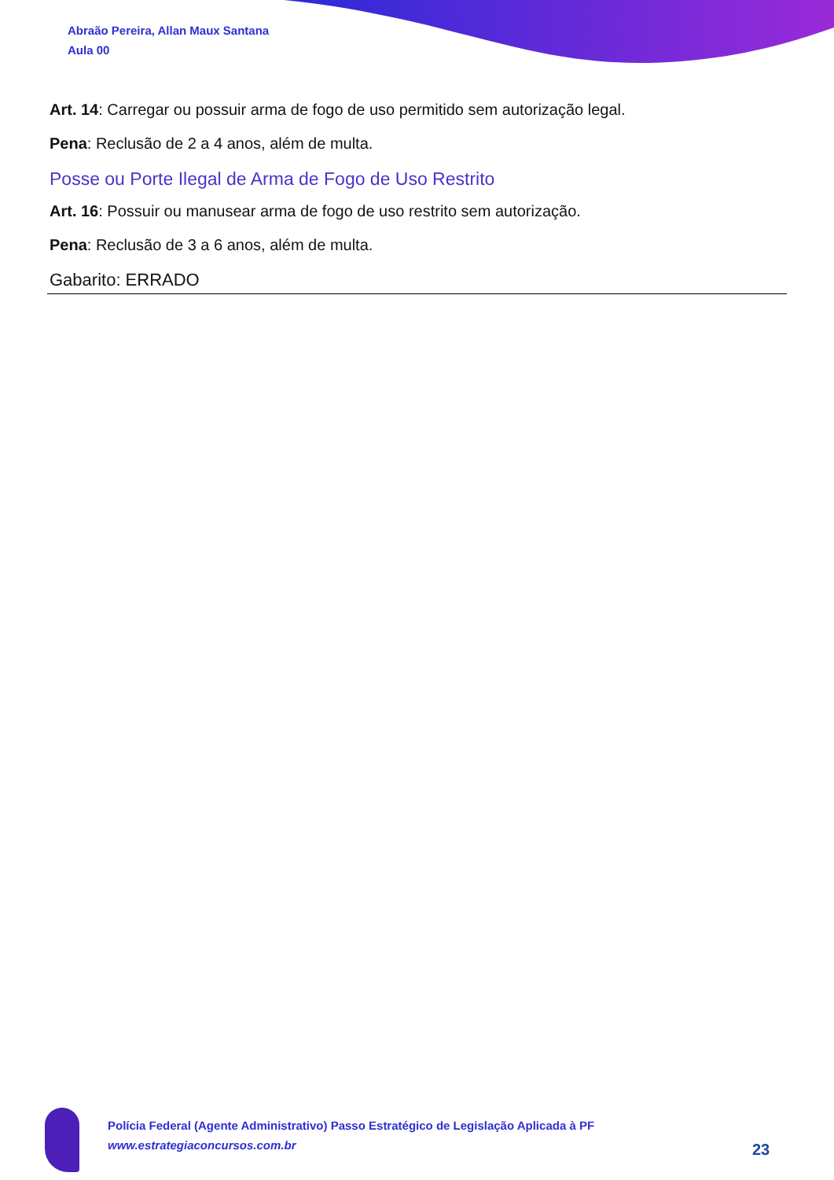Abraão Pereira, Allan Maux Santana
Aula 00
Art. 14: Carregar ou possuir arma de fogo de uso permitido sem autorização legal.
Pena: Reclusão de 2 a 4 anos, além de multa.
Posse ou Porte Ilegal de Arma de Fogo de Uso Restrito
Art. 16: Possuir ou manusear arma de fogo de uso restrito sem autorização.
Pena: Reclusão de 3 a 6 anos, além de multa.
Gabarito: ERRADO
Polícia Federal (Agente Administrativo) Passo Estratégico de Legislação Aplicada à PF
www.estrategiaconcursos.com.br
23